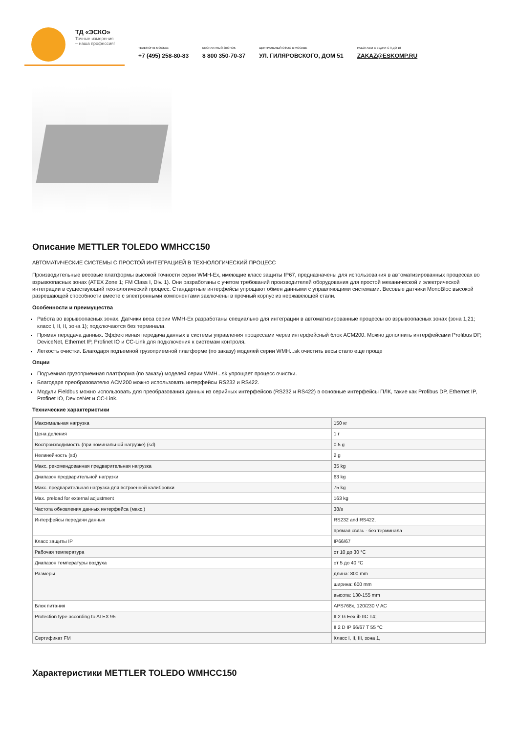ТД «ЭСКО»
Точные измерения
– наша профессия!
ТЕЛЕФОН В МОСКВЕ
+7 (495) 258-80-83
БЕСПЛАТНЫЙ ЗВОНОК
8 800 350-70-37
ЦЕНТРАЛЬНЫЙ ОФИС В МОСКВЕ
УЛ. ГИЛЯРОВСКОГО, ДОМ 51
РАБОТАЕМ В БУДНИ С 9 ДО 18
ZAKAZ@ESKOMP.RU
Описание METTLER TOLEDO WMHCC150
АВТОМАТИЧЕСКИЕ СИСТЕМЫ С ПРОСТОЙ ИНТЕГРАЦИЕЙ В ТЕХНОЛОГИЧЕСКИЙ ПРОЦЕСС
Производительные весовые платформы высокой точности серии WMH-Ex, имеющие класс защиты IP67, предназначены для использования в автоматизированных процессах во взрывоопасных зонах (ATEX Zone 1; FM Class I, Div. 1). Они разработаны с учетом требований производителей оборудования для простой механической и электрической интеграции в существующий технологический процесс. Стандартные интерфейсы упрощают обмен данными с управляющими системами. Весовые датчики MonoBloc высокой разрешающей способности вместе с электронными компонентами заключены в прочный корпус из нержавеющей стали.
Особенности и преимущества
Работа во взрывоопасных зонах. Датчики веса серии WMH-Ex разработаны специально для интеграции в автоматизированные процессы во взрывоопасных зонах (зона 1,21; класс I, II, II, зона 1); подключаются без терминала.
Прямая передача данных. Эффективная передача данных в системы управления процессами через интерфейсный блок ACM200. Можно дополнить интерфейсами Profibus DP, DeviceNet, Ethernet IP, Profinet IO и CC-Link для подключения к системам контроля.
Легкость очистки. Благодаря подъемной грузоприемной платформе (по заказу) моделей серии WMH...sk очистить весы стало еще проще
Опции
Подъемная грузоприемная платформа (по заказу) моделей серии WMH...sk упрощает процесс очистки.
Благодаря преобразователю ACM200 можно использовать интерфейсы RS232 и RS422.
Модули Fieldbus можно использовать для преобразования данных из серийных интерфейсов (RS232 и RS422) в основные интерфейсы ПЛК, такие как Profibus DP, Ethernet IP, Profinet IO, DeviceNet и CC-Link.
Технические характеристики
| Максимальная нагрузка | 150 кг |
| Цена деления | 1 г |
| Воспроизводимость (при номинальной нагрузке) (sd) | 0.5 g |
| Нелинейность (sd) | 2 g |
| Макс. рекомендованная предварительная нагрузка | 35 kg |
| Диапазон предварительной нагрузки | 63 kg |
| Макс. предварительная нагрузка для встроенной калибровки | 75 kg |
| Max. preload for external adjustment | 163 kg |
| Частота обновления данных интерфейса (макс.) | 38/s |
| Интерфейсы передачи данных | RS232 and RS422, |
| | прямая связь - без терминала |
| Класс защиты IP | IP66/67 |
| Рабочая температура | от 10 до 30 °C |
| Диапазон температуры воздуха | от 5 до 40 °C |
| Размеры | длина: 800 mm |
| | ширина: 600 mm |
| | высота: 130-155 mm |
| Блок питания | APS768x, 120/230 V AC |
| Protection type according to ATEX 95 | II 2 G Eex ib IIC T4; |
| | II 2 D IP 66/67 T 55 °C |
| Сертификат FM | Класс I, II, III, зона 1, |
Характеристики METTLER TOLEDO WMHCC150